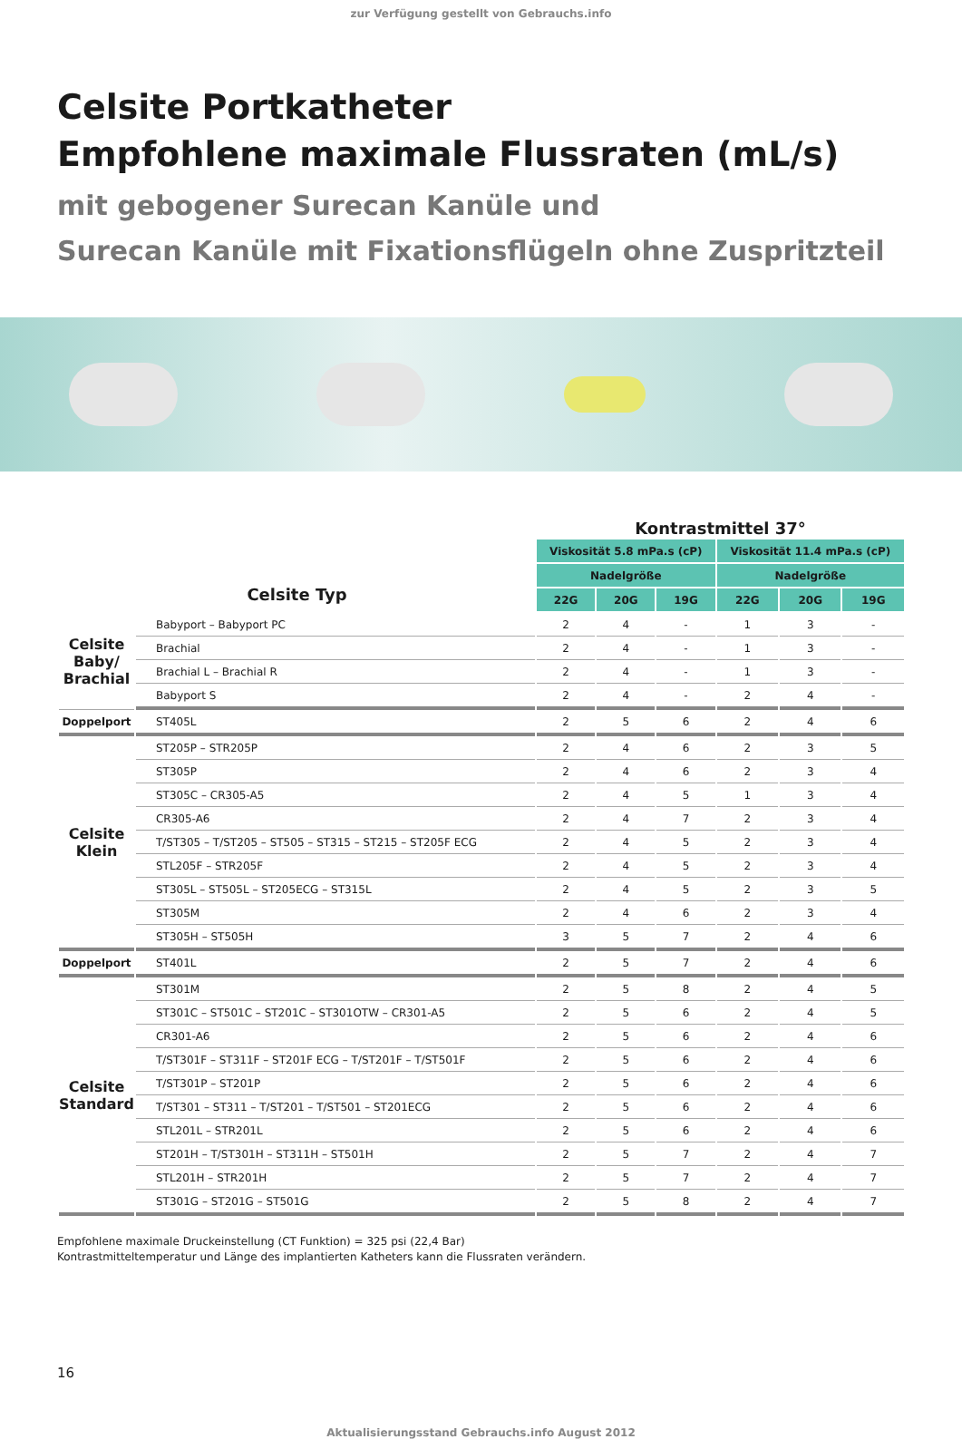zur Verfügung gestellt von Gebrauchs.info
Celsite Portkatheter
Empfohlene maximale Flussraten (mL/s)
mit gebogener Surecan Kanüle und
Surecan Kanüle mit Fixationsflügeln ohne Zuspritzteil
| | | Kontrastmittel 37° | | | | | |
| --- | --- | --- | --- | --- | --- | --- | --- |
| Celsite Typ | | Viskosität 5.8 mPa.s (cP) | | | Viskosität 11.4 mPa.s (cP) | | |
| | | Nadelgröße | | | Nadelgröße | | |
| | | 22G | 20G | 19G | 22G | 20G | 19G |
| Celsite Baby/ Brachial | Babyport – Babyport PC | 2 | 4 | - | 1 | 3 | - |
| | Brachial | 2 | 4 | - | 1 | 3 | - |
| | Brachial L – Brachial R | 2 | 4 | - | 1 | 3 | - |
| | Babyport S | 2 | 4 | - | 2 | 4 | - |
| Doppelport | ST405L | 2 | 5 | 6 | 2 | 4 | 6 |
| Celsite Klein | ST205P – STR205P | 2 | 4 | 6 | 2 | 3 | 5 |
| | ST305P | 2 | 4 | 6 | 2 | 3 | 4 |
| | ST305C – CR305-A5 | 2 | 4 | 5 | 1 | 3 | 4 |
| | CR305-A6 | 2 | 4 | 7 | 2 | 3 | 4 |
| | T/ST305 – T/ST205 – ST505 – ST315 – ST215 – ST205F ECG | 2 | 4 | 5 | 2 | 3 | 4 |
| | STL205F – STR205F | 2 | 4 | 5 | 2 | 3 | 4 |
| | ST305L – ST505L – ST205ECG – ST315L | 2 | 4 | 5 | 2 | 3 | 5 |
| | ST305M | 2 | 4 | 6 | 2 | 3 | 4 |
| | ST305H – ST505H | 3 | 5 | 7 | 2 | 4 | 6 |
| Doppelport | ST401L | 2 | 5 | 7 | 2 | 4 | 6 |
| Celsite Standard | ST301M | 2 | 5 | 8 | 2 | 4 | 5 |
| | ST301C – ST501C – ST201C – ST301OTW – CR301-A5 | 2 | 5 | 6 | 2 | 4 | 5 |
| | CR301-A6 | 2 | 5 | 6 | 2 | 4 | 6 |
| | T/ST301F – ST311F – ST201F ECG – T/ST201F – T/ST501F | 2 | 5 | 6 | 2 | 4 | 6 |
| | T/ST301P – ST201P | 2 | 5 | 6 | 2 | 4 | 6 |
| | T/ST301 – ST311 – T/ST201 – T/ST501 – ST201ECG | 2 | 5 | 6 | 2 | 4 | 6 |
| | STL201L – STR201L | 2 | 5 | 6 | 2 | 4 | 6 |
| | ST201H – T/ST301H – ST311H – ST501H | 2 | 5 | 7 | 2 | 4 | 7 |
| | STL201H – STR201H | 2 | 5 | 7 | 2 | 4 | 7 |
| | ST301G – ST201G – ST501G | 2 | 5 | 8 | 2 | 4 | 7 |
Empfohlene maximale Druckeinstellung (CT Funktion) = 325 psi (22,4 Bar)
Kontrastmitteltemperatur und Länge des implantierten Katheters kann die Flussraten verändern.
16
Aktualisierungsstand Gebrauchs.info August 2012